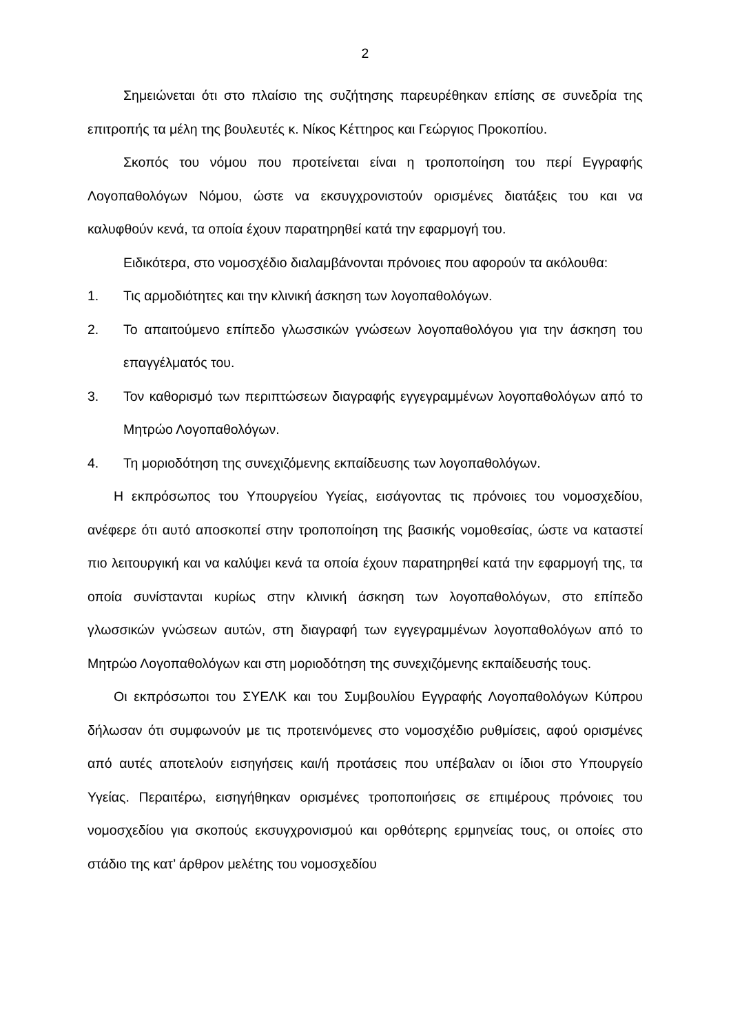2
Σημειώνεται ότι στο πλαίσιο της συζήτησης παρευρέθηκαν επίσης σε συνεδρία της επιτροπής τα μέλη της βουλευτές κ. Νίκος Κέττηρος και Γεώργιος Προκοπίου.
Σκοπός του νόμου που προτείνεται είναι η τροποποίηση του περί Εγγραφής Λογοπαθολόγων Νόμου, ώστε να εκσυγχρονιστούν ορισμένες διατάξεις του και να καλυφθούν κενά, τα οποία έχουν παρατηρηθεί κατά την εφαρμογή του.
Ειδικότερα, στο νομοσχέδιο διαλαμβάνονται πρόνοιες που αφορούν τα ακόλουθα:
1. Τις αρμοδιότητες και την κλινική άσκηση των λογοπαθολόγων.
2. Το απαιτούμενο επίπεδο γλωσσικών γνώσεων λογοπαθολόγου για την άσκηση του επαγγέλματός του.
3. Τον καθορισμό των περιπτώσεων διαγραφής εγγεγραμμένων λογοπαθολόγων από το Μητρώο Λογοπαθολόγων.
4. Τη μοριοδότηση της συνεχιζόμενης εκπαίδευσης των λογοπαθολόγων.
Η εκπρόσωπος του Υπουργείου Υγείας, εισάγοντας τις πρόνοιες του νομοσχεδίου, ανέφερε ότι αυτό αποσκοπεί στην τροποποίηση της βασικής νομοθεσίας, ώστε να καταστεί πιο λειτουργική και να καλύψει κενά τα οποία έχουν παρατηρηθεί κατά την εφαρμογή της, τα οποία συνίστανται κυρίως στην κλινική άσκηση των λογοπαθολόγων, στο επίπεδο γλωσσικών γνώσεων αυτών, στη διαγραφή των εγγεγραμμένων λογοπαθολόγων από το Μητρώο Λογοπαθολόγων και στη μοριοδότηση της συνεχιζόμενης εκπαίδευσής τους.
Οι εκπρόσωποι του ΣΥΕΛΚ και του Συμβουλίου Εγγραφής Λογοπαθολόγων Κύπρου δήλωσαν ότι συμφωνούν με τις προτεινόμενες στο νομοσχέδιο ρυθμίσεις, αφού ορισμένες από αυτές αποτελούν εισηγήσεις και/ή προτάσεις που υπέβαλαν οι ίδιοι στο Υπουργείο Υγείας. Περαιτέρω, εισηγήθηκαν ορισμένες τροποποιήσεις σε επιμέρους πρόνοιες του νομοσχεδίου για σκοπούς εκσυγχρονισμού και ορθότερης ερμηνείας τους, οι οποίες στο στάδιο της κατ’ άρθρον μελέτης του νομοσχεδίου